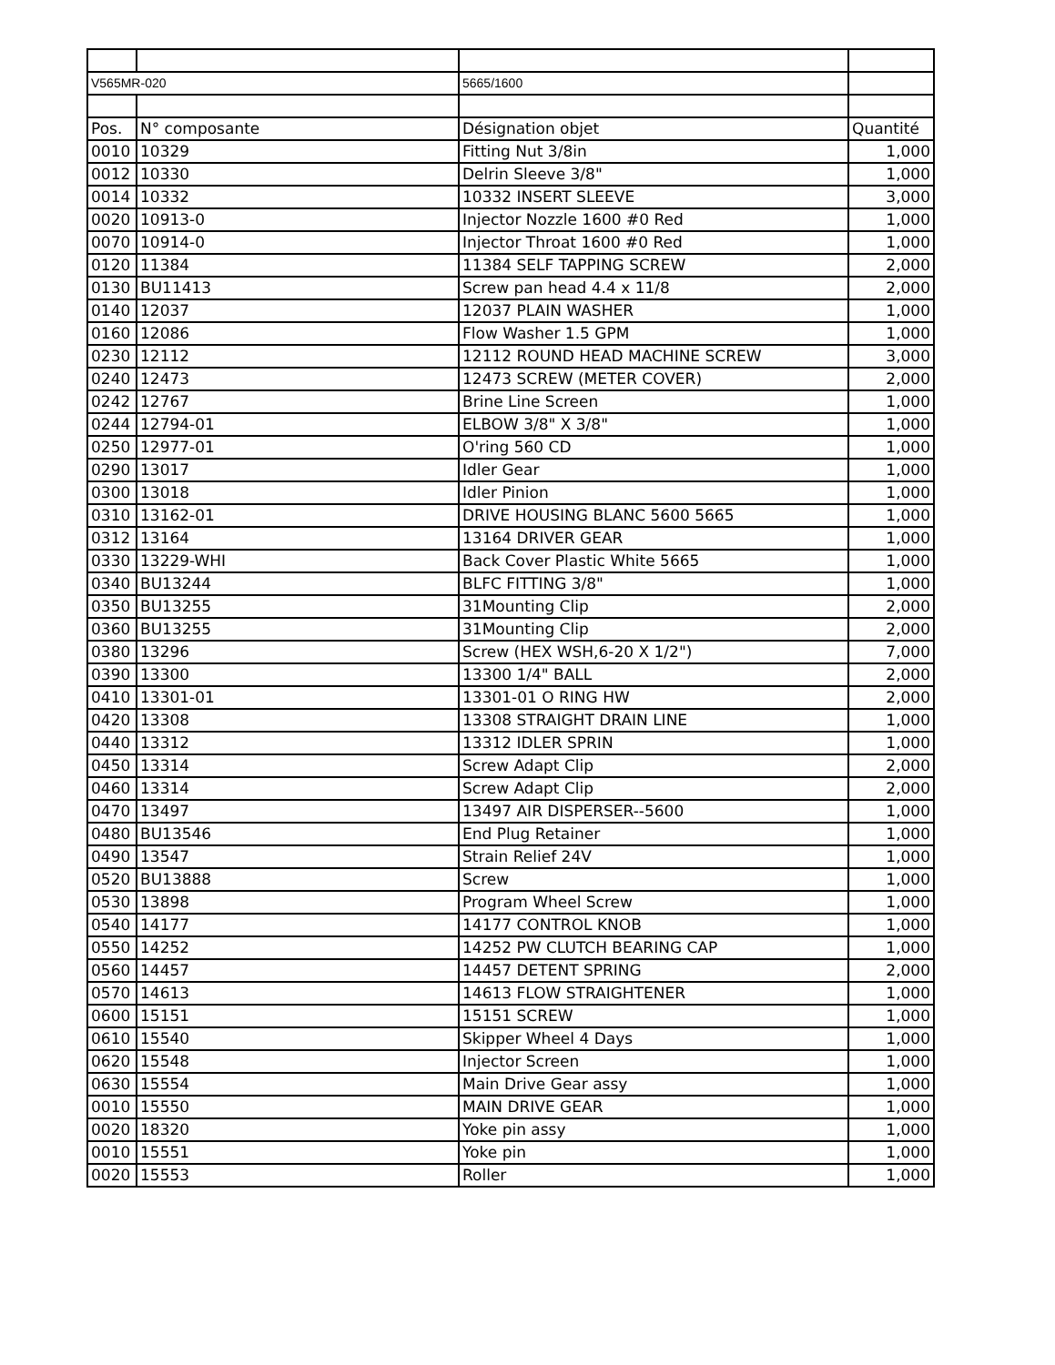| V565MR-020 | | 5665/1600 | |
| Pos. | N° composante | Désignation objet | Quantité |
| 0010 | 10329 | Fitting Nut 3/8in | 1,000 |
| 0012 | 10330 | Delrin Sleeve 3/8" | 1,000 |
| 0014 | 10332 | 10332 INSERT SLEEVE | 3,000 |
| 0020 | 10913-0 | Injector Nozzle 1600 #0 Red | 1,000 |
| 0070 | 10914-0 | Injector Throat 1600 #0 Red | 1,000 |
| 0120 | 11384 | 11384 SELF TAPPING SCREW | 2,000 |
| 0130 | BU11413 | Screw pan head 4.4 x 11/8 | 2,000 |
| 0140 | 12037 | 12037 PLAIN WASHER | 1,000 |
| 0160 | 12086 | Flow Washer 1.5 GPM | 1,000 |
| 0230 | 12112 | 12112 ROUND HEAD MACHINE SCREW | 3,000 |
| 0240 | 12473 | 12473 SCREW (METER COVER) | 2,000 |
| 0242 | 12767 | Brine Line Screen | 1,000 |
| 0244 | 12794-01 | ELBOW 3/8" X 3/8" | 1,000 |
| 0250 | 12977-01 | O'ring 560 CD | 1,000 |
| 0290 | 13017 | Idler Gear | 1,000 |
| 0300 | 13018 | Idler Pinion | 1,000 |
| 0310 | 13162-01 | DRIVE HOUSING BLANC 5600 5665 | 1,000 |
| 0312 | 13164 | 13164 DRIVER GEAR | 1,000 |
| 0330 | 13229-WHI | Back Cover Plastic White 5665 | 1,000 |
| 0340 | BU13244 | BLFC FITTING 3/8" | 1,000 |
| 0350 | BU13255 | 31Mounting Clip | 2,000 |
| 0360 | BU13255 | 31Mounting Clip | 2,000 |
| 0380 | 13296 | Screw (HEX WSH,6-20 X 1/2") | 7,000 |
| 0390 | 13300 | 13300 1/4" BALL | 2,000 |
| 0410 | 13301-01 | 13301-01 O RING HW | 2,000 |
| 0420 | 13308 | 13308 STRAIGHT DRAIN LINE | 1,000 |
| 0440 | 13312 | 13312 IDLER SPRIN | 1,000 |
| 0450 | 13314 | Screw Adapt Clip | 2,000 |
| 0460 | 13314 | Screw Adapt Clip | 2,000 |
| 0470 | 13497 | 13497 AIR DISPERSER--5600 | 1,000 |
| 0480 | BU13546 | End Plug Retainer | 1,000 |
| 0490 | 13547 | Strain Relief 24V | 1,000 |
| 0520 | BU13888 | Screw | 1,000 |
| 0530 | 13898 | Program Wheel Screw | 1,000 |
| 0540 | 14177 | 14177 CONTROL KNOB | 1,000 |
| 0550 | 14252 | 14252 PW CLUTCH BEARING CAP | 1,000 |
| 0560 | 14457 | 14457 DETENT SPRING | 2,000 |
| 0570 | 14613 | 14613 FLOW STRAIGHTENER | 1,000 |
| 0600 | 15151 | 15151 SCREW | 1,000 |
| 0610 | 15540 | Skipper Wheel 4 Days | 1,000 |
| 0620 | 15548 | Injector Screen | 1,000 |
| 0630 | 15554 | Main Drive Gear assy | 1,000 |
| 0010 | 15550 | MAIN DRIVE GEAR | 1,000 |
| 0020 | 18320 | Yoke pin assy | 1,000 |
| 0010 | 15551 | Yoke pin | 1,000 |
| 0020 | 15553 | Roller | 1,000 |